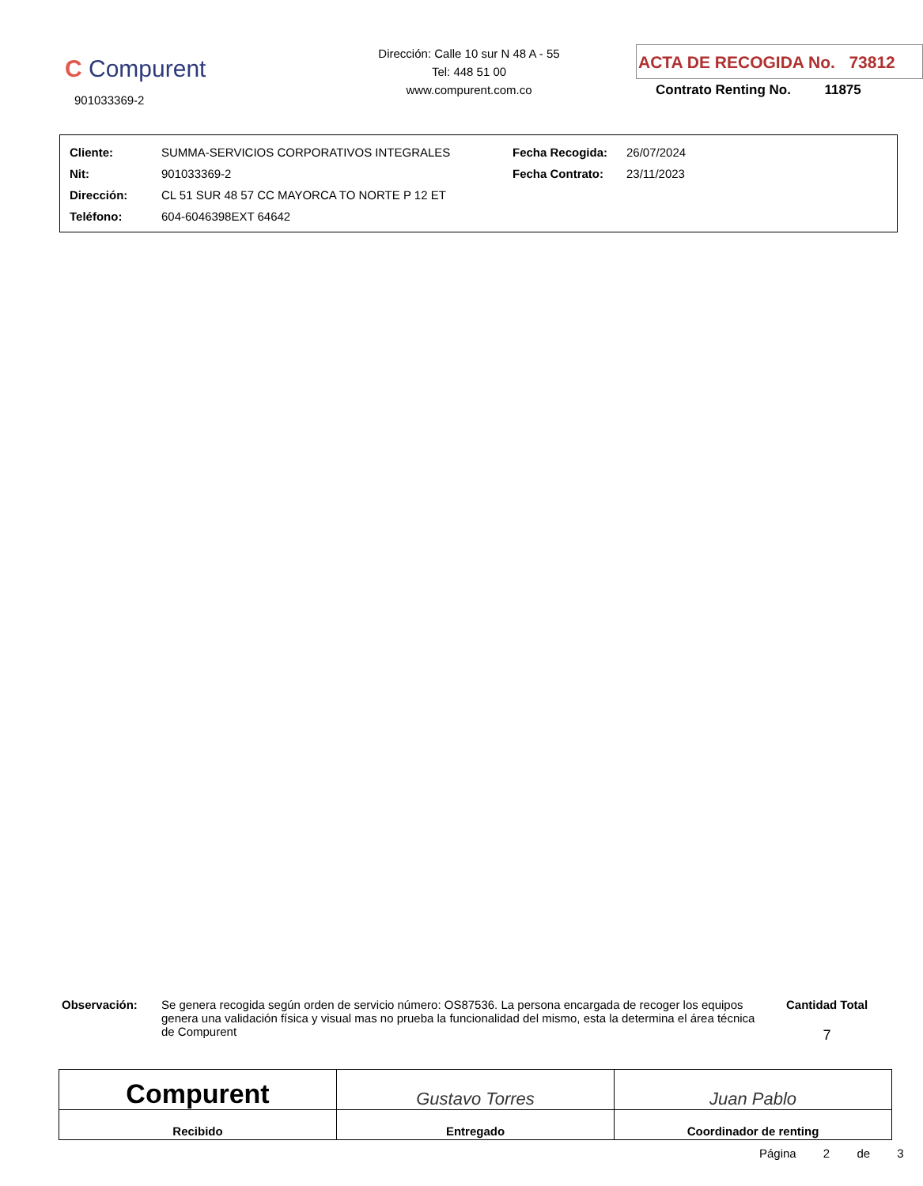C Compurent
901033369-2
Dirección: Calle 10 sur N 48 A - 55
Tel: 448 51 00
www.compurent.com.co
ACTA DE RECOGIDA No. 73812
Contrato Renting No. 11875
| Cliente: | SUMMA-SERVICIOS CORPORATIVOS INTEGRALES | Fecha Recogida: | 26/07/2024 |
| Nit: | 901033369-2 | Fecha Contrato: | 23/11/2023 |
| Dirección: | CL 51 SUR 48 57 CC MAYORCA TO NORTE P 12 ET | | |
| Teléfono: | 604-6046398EXT 64642 | | |
Observación: Se genera recogida según orden de servicio número: OS87536. La persona encargada de recoger los equipos genera una validación física y visual mas no prueba la funcionalidad del mismo, esta la determina el área técnica de Compurent
Cantidad Total
7
Compurent
Recibido
Gustavo Torres
Entregado
Juan Pablo
Coordinador de renting
Página 2 de 3